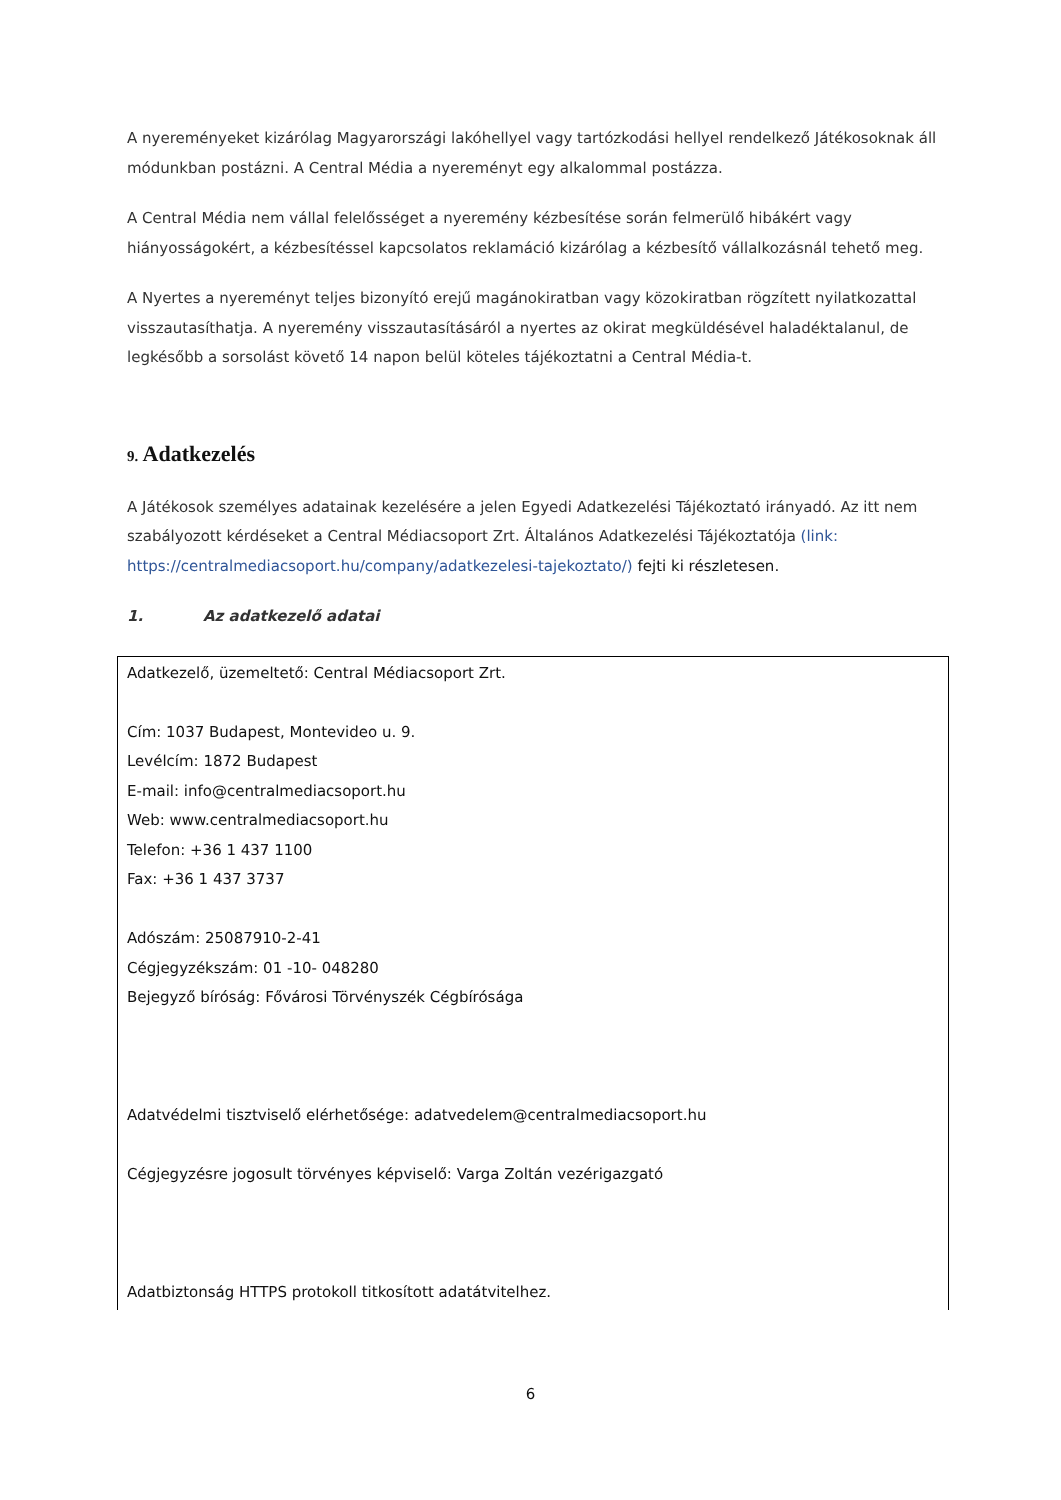A nyereményeket kizárólag Magyarországi lakóhellyel vagy tartózkodási hellyel rendelkező Játékosoknak áll módunkban postázni. A Central Média a nyereményt egy alkalommal postázza.
A Central Média nem vállal felelősséget a nyeremény kézbesítése során felmerülő hibákért vagy hiányosságokért, a kézbesítéssel kapcsolatos reklamáció kizárólag a kézbesítő vállalkozásnál tehető meg.
A Nyertes a nyereményt teljes bizonyító erejű magánokiratban vagy közokiratban rögzített nyilatkozattal visszautasíthatja. A nyeremény visszautasításáról a nyertes az okirat megküldésével haladéktalanul, de legkésőbb a sorsolást követő 14 napon belül köteles tájékoztatni a Central Média-t.
9. Adatkezelés
A Játékosok személyes adatainak kezelésére a jelen Egyedi Adatkezelési Tájékoztató irányadó. Az itt nem szabályozott kérdéseket a Central Médiacsoport Zrt. Általános Adatkezelési Tájékoztatója (link: https://centralmediacsoport.hu/company/adatkezelesi-tajekoztato/) fejti ki részletesen.
1. Az adatkezelő adatai
| Adatkezelő, üzemeltető: Central Médiacsoport Zrt. Cím: 1037 Budapest, Montevideo u. 9. Levélcím: 1872 Budapest E-mail: info@centralmediacsoport.hu Web: www.centralmediacsoport.hu Telefon: +36 1 437 1100 Fax: +36 1 437 3737 Adószám: 25087910-2-41 Cégjegyzékszám: 01 -10- 048280 Bejegyző bíróság: Fővárosi Törvényszék Cégbírósága Adatvédelmi tisztviselő elérhetősége: adatvedelem@centralmediacsoport.hu Cégjegyzésre jogosult törvényes képviselő: Varga Zoltán vezérigazgató Adatbiztonság HTTPS protokoll titkosított adatátvitelhez. |
6